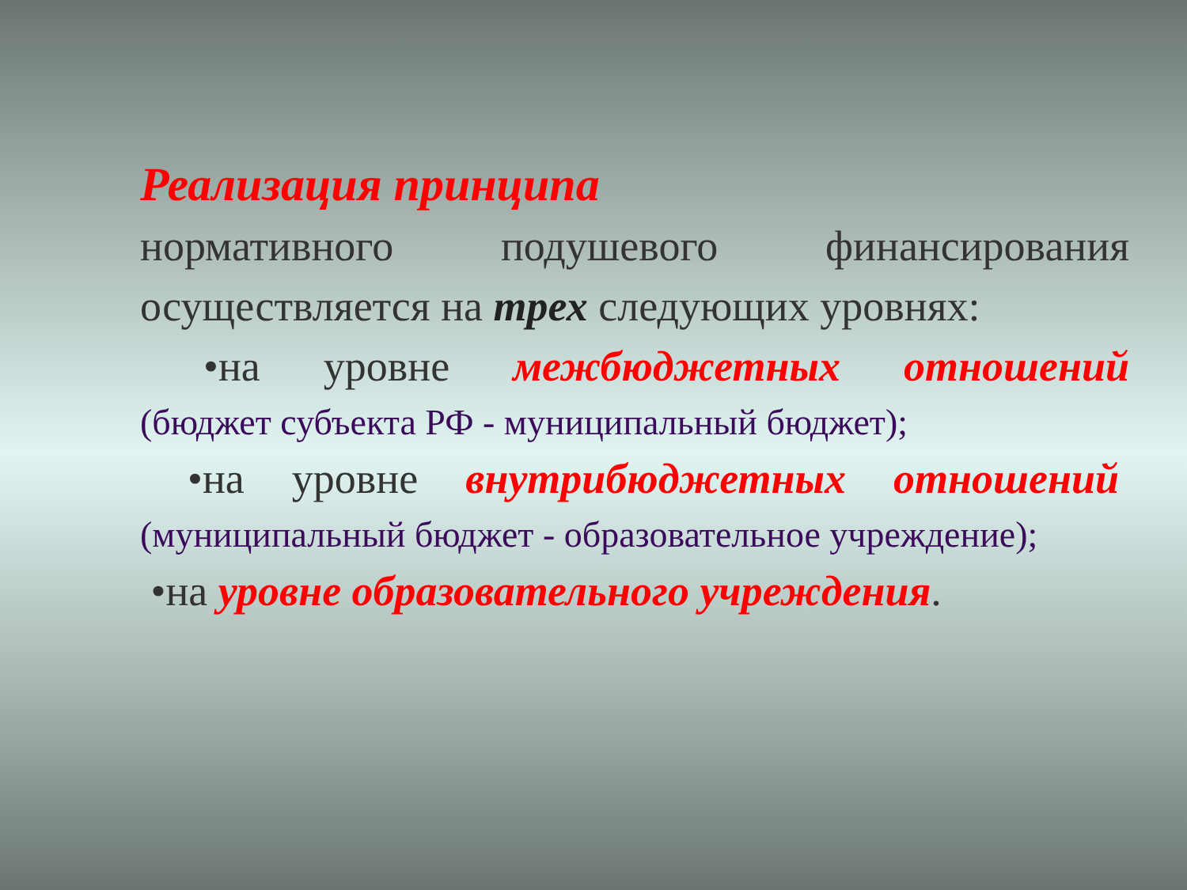Реализация принципа
нормативного подушевого финансирования
осуществляется на трех следующих уровнях:
•на уровне межбюджетных отношений
(бюджет субъекта РФ - муниципальный бюджет);
•на уровне внутрибюджетных отношений
(муниципальный бюджет - образовательное учреждение);
•на уровне образовательного учреждения.